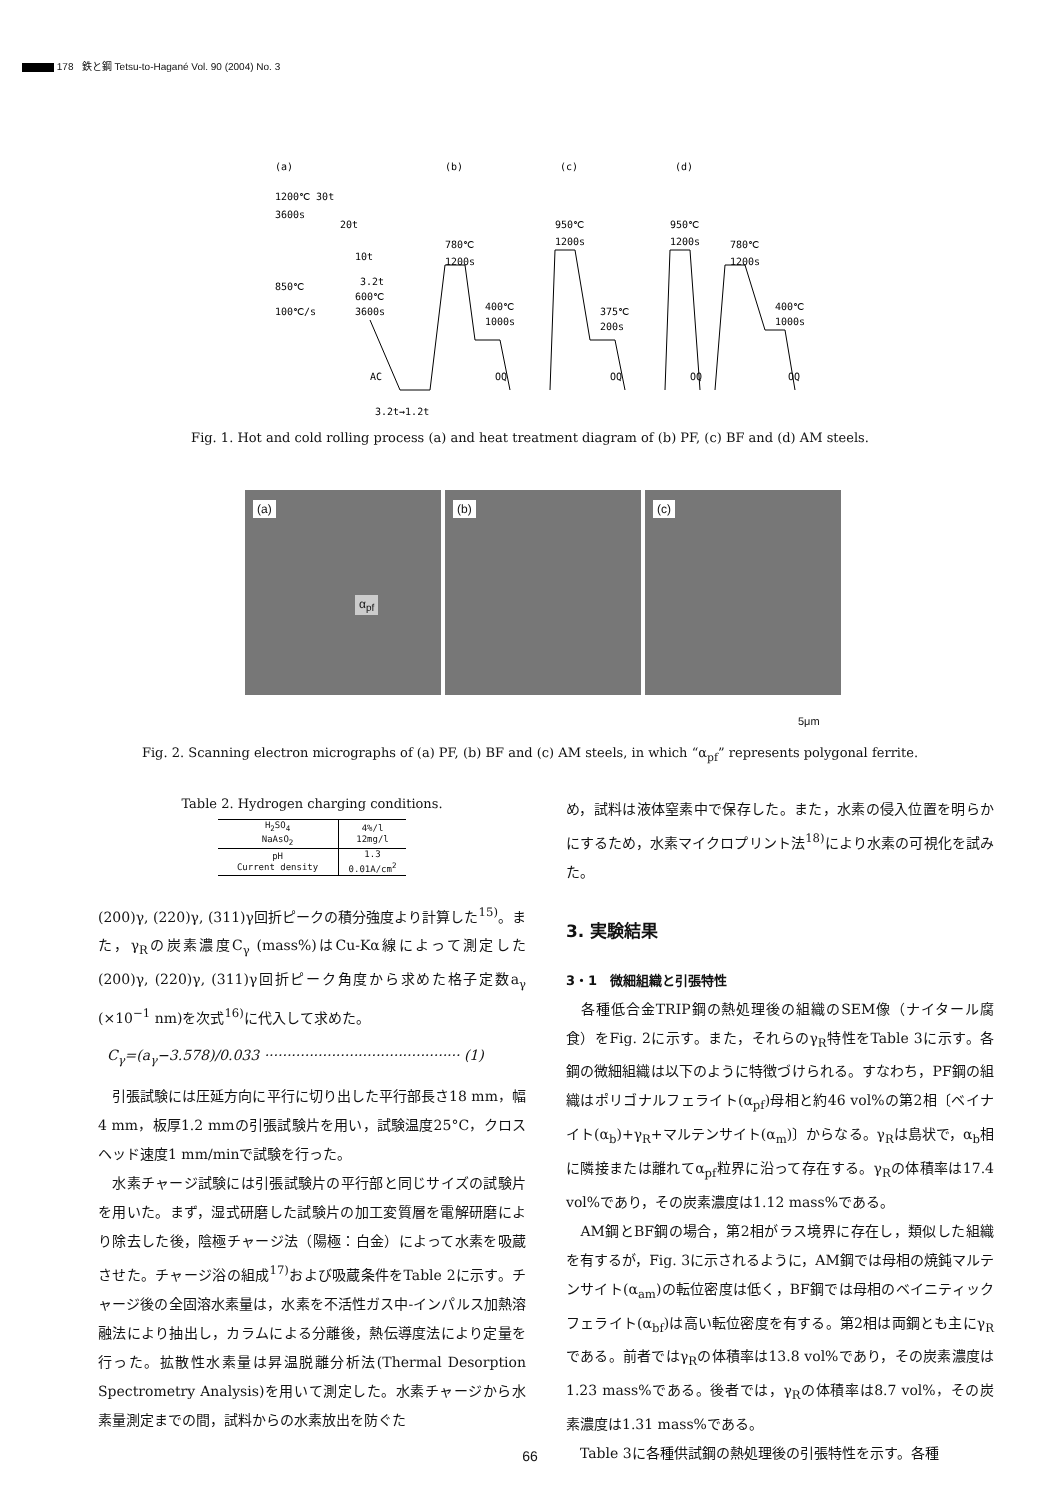. 178 鉄と鋼 Tetsu-to-Hagané Vol. 90 (2004) No. 3
(a)
(b)
(c)
(d)
1200℃ 30t
3600s
20t
10t
3.2t
850℃
600℃
100℃/s
3600s
AC
3.2t→1.2t
780℃
1200s
400℃
1000s
OQ
950℃
1200s
375℃
200s
OQ
950℃
1200s
780℃
1200s
400℃
1000s
OQ
OQ
Fig. 1. Hot and cold rolling process (a) and heat treatment diagram of (b) PF, (c) BF and (d) AM steels.
(a)
α<sub>pf</sub>
(b)
(c)
5μm
Fig. 2. Scanning electron micrographs of (a) PF, (b) BF and (c) AM steels, in which “α<sub>pf</sub>” represents polygonal ferrite.
Table 2. Hydrogen charging conditions.
| H<sub>2</sub>SO<sub>4</sub> NaAsO<sub>2</sub> | 4%/l 12mg/l |
| pH Current density | 1.3 0.01A/cm<sup>2</sup> |
(200)γ, (220)γ, (311)γ回折ピークの積分強度より計算した<sup>15)</sup>。また，γ<sub>R</sub>の炭素濃度C<sub>γ</sub> (mass%)はCu-Kα線によって測定した(200)γ, (220)γ, (311)γ回折ピーク角度から求めた格子定数a<sub>γ</sub> (×10<sup>−1</sup> nm)を次式<sup>16)</sup>に代入して求めた。
C<sub>γ</sub>=(a<sub>γ</sub>−3.578)/0.033 ············································ (1)
　引張試験には圧延方向に平行に切り出した平行部長さ18 mm，幅4 mm，板厚1.2 mmの引張試験片を用い，試験温度25°C，クロスヘッド速度1 mm/minで試験を行った。
　水素チャージ試験には引張試験片の平行部と同じサイズの試験片を用いた。まず，湿式研磨した試験片の加工変質層を電解研磨により除去した後，陰極チャージ法（陽極：白金）によって水素を吸蔵させた。チャージ浴の組成<sup>17)</sup>および吸蔵条件をTable 2に示す。チャージ後の全固溶水素量は，水素を不活性ガス中-インパルス加熱溶融法により抽出し，カラムによる分離後，熱伝導度法により定量を行った。拡散性水素量は昇温脱離分析法(Thermal Desorption Spectrometry Analysis)を用いて測定した。水素チャージから水素量測定までの間，試料からの水素放出を防ぐた
め，試料は液体窒素中で保存した。また，水素の侵入位置を明らかにするため，水素マイクロプリント法<sup>18)</sup>により水素の可視化を試みた。
3. 実験結果
3・1　微細組織と引張特性
　各種低合金TRIP鋼の熱処理後の組織のSEM像（ナイタール腐食）をFig. 2に示す。また，それらのγ<sub>R</sub>特性をTable 3に示す。各鋼の微細組織は以下のように特徴づけられる。すなわち，PF鋼の組織はポリゴナルフェライト(α<sub>pf</sub>)母相と約46 vol%の第2相〔ベイナイト(α<sub>b</sub>)+γ<sub>R</sub>+マルテンサイト(α<sub>m</sub>)〕からなる。γ<sub>R</sub>は島状で，α<sub>b</sub>相に隣接または離れてα<sub>pf</sub>粒界に沿って存在する。γ<sub>R</sub>の体積率は17.4 vol%であり，その炭素濃度は1.12 mass%である。
　AM鋼とBF鋼の場合，第2相がラス境界に存在し，類似した組織を有するが，Fig. 3に示されるように，AM鋼では母相の焼鈍マルテンサイト(α<sub>am</sub>)の転位密度は低く，BF鋼では母相のベイニティックフェライト(α<sub>bf</sub>)は高い転位密度を有する。第2相は両鋼とも主にγ<sub>R</sub>である。前者ではγ<sub>R</sub>の体積率は13.8 vol%であり，その炭素濃度は1.23 mass%である。後者では，γ<sub>R</sub>の体積率は8.7 vol%，その炭素濃度は1.31 mass%である。
　Table 3に各種供試鋼の熱処理後の引張特性を示す。各種
66